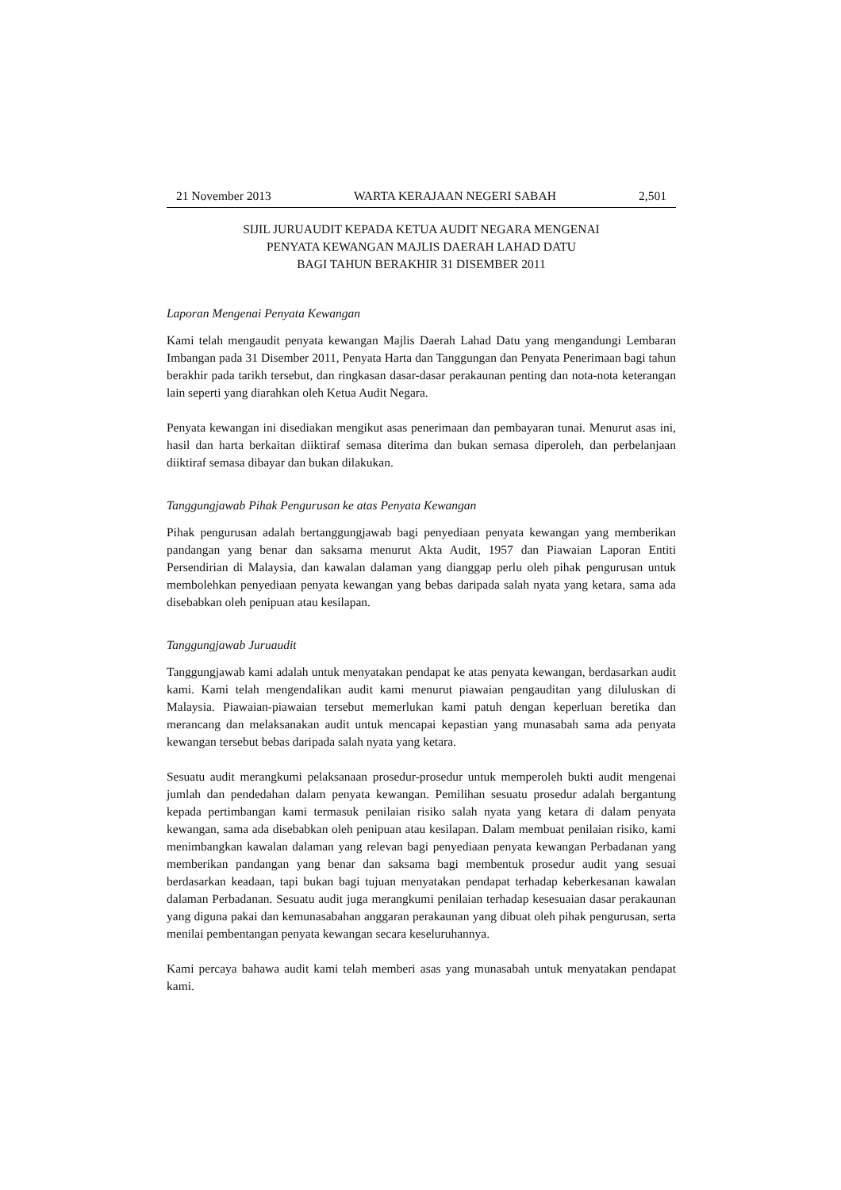21 November 2013 WARTA KERAJAAN NEGERI SABAH 2,501
SIJIL JURUAUDIT KEPADA KETUA AUDIT NEGARA MENGENAI
PENYATA KEWANGAN MAJLIS DAERAH LAHAD DATU
BAGI TAHUN BERAKHIR 31 DISEMBER 2011
Laporan Mengenai Penyata Kewangan
Kami telah mengaudit penyata kewangan Majlis Daerah Lahad Datu yang mengandungi Lembaran Imbangan pada 31 Disember 2011, Penyata Harta dan Tanggungan dan Penyata Penerimaan bagi tahun berakhir pada tarikh tersebut, dan ringkasan dasar-dasar perakaunan penting dan nota-nota keterangan lain seperti yang diarahkan oleh Ketua Audit Negara.
Penyata kewangan ini disediakan mengikut asas penerimaan dan pembayaran tunai. Menurut asas ini, hasil dan harta berkaitan diiktiraf semasa diterima dan bukan semasa diperoleh, dan perbelanjaan diiktiraf semasa dibayar dan bukan dilakukan.
Tanggungjawab Pihak Pengurusan ke atas Penyata Kewangan
Pihak pengurusan adalah bertanggungjawab bagi penyediaan penyata kewangan yang memberikan pandangan yang benar dan saksama menurut Akta Audit, 1957 dan Piawaian Laporan Entiti Persendirian di Malaysia, dan kawalan dalaman yang dianggap perlu oleh pihak pengurusan untuk membolehkan penyediaan penyata kewangan yang bebas daripada salah nyata yang ketara, sama ada disebabkan oleh penipuan atau kesilapan.
Tanggungjawab Juruaudit
Tanggungjawab kami adalah untuk menyatakan pendapat ke atas penyata kewangan, berdasarkan audit kami. Kami telah mengendalikan audit kami menurut piawaian pengauditan yang diluluskan di Malaysia. Piawaian-piawaian tersebut memerlukan kami patuh dengan keperluan beretika dan merancang dan melaksanakan audit untuk mencapai kepastian yang munasabah sama ada penyata kewangan tersebut bebas daripada salah nyata yang ketara.
Sesuatu audit merangkumi pelaksanaan prosedur-prosedur untuk memperoleh bukti audit mengenai jumlah dan pendedahan dalam penyata kewangan. Pemilihan sesuatu prosedur adalah bergantung kepada pertimbangan kami termasuk penilaian risiko salah nyata yang ketara di dalam penyata kewangan, sama ada disebabkan oleh penipuan atau kesilapan. Dalam membuat penilaian risiko, kami menimbangkan kawalan dalaman yang relevan bagi penyediaan penyata kewangan Perbadanan yang memberikan pandangan yang benar dan saksama bagi membentuk prosedur audit yang sesuai berdasarkan keadaan, tapi bukan bagi tujuan menyatakan pendapat terhadap keberkesanan kawalan dalaman Perbadanan. Sesuatu audit juga merangkumi penilaian terhadap kesesuaian dasar perakaunan yang diguna pakai dan kemunasabahan anggaran perakaunan yang dibuat oleh pihak pengurusan, serta menilai pembentangan penyata kewangan secara keseluruhannya.
Kami percaya bahawa audit kami telah memberi asas yang munasabah untuk menyatakan pendapat kami.